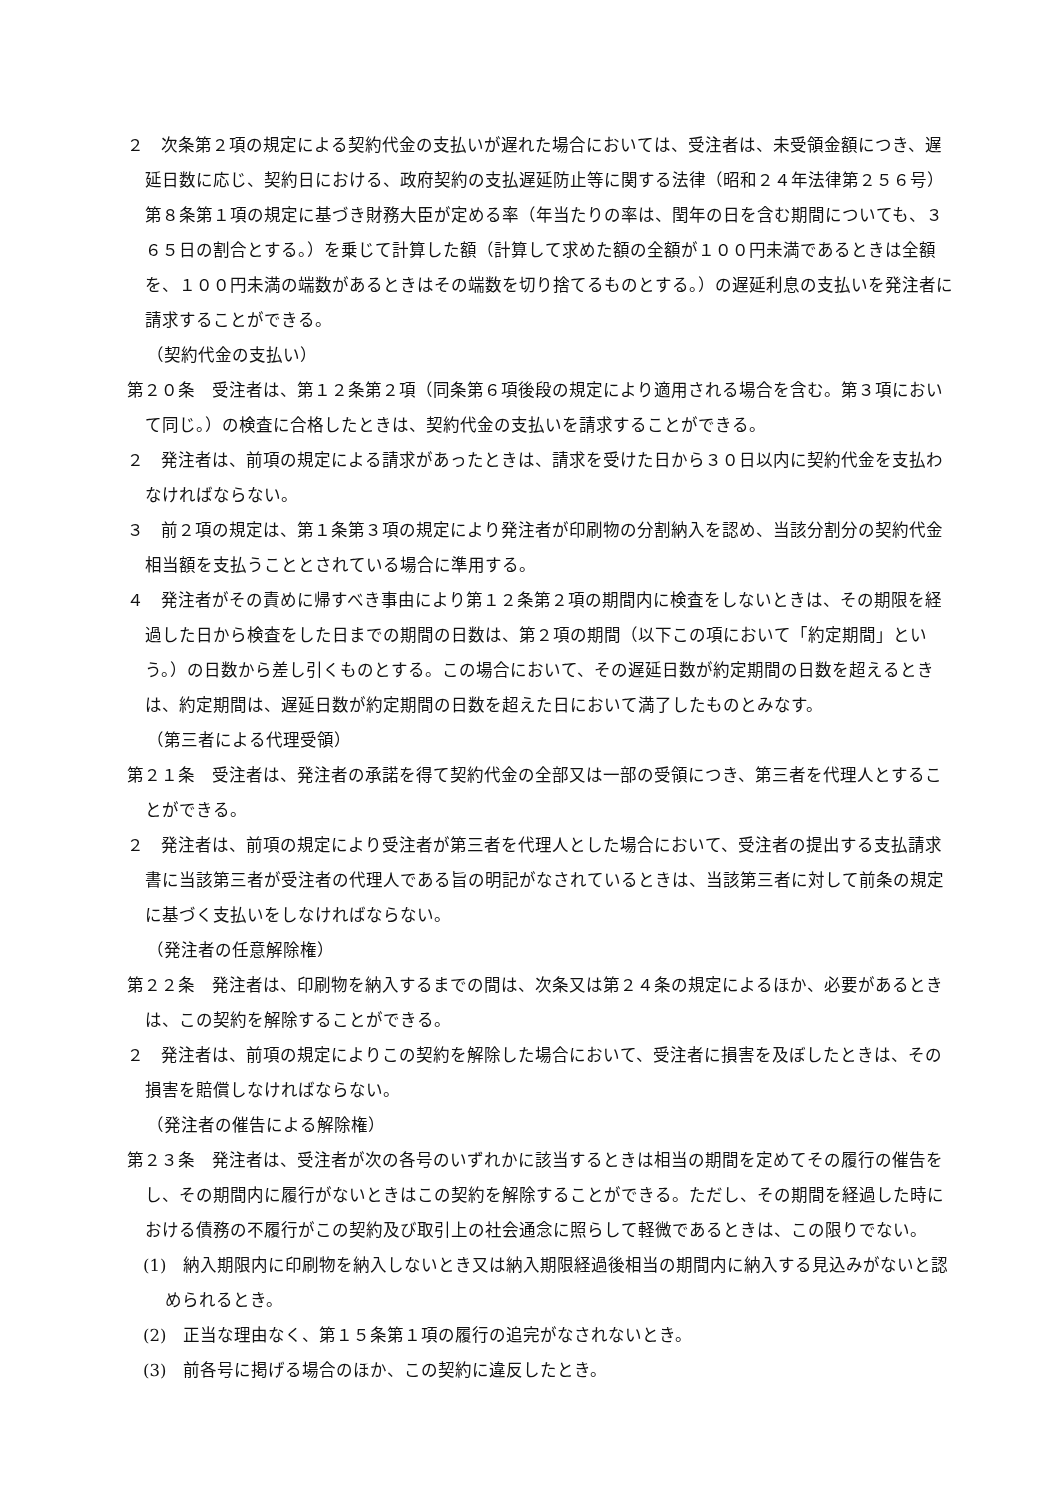２　次条第２項の規定による契約代金の支払いが遅れた場合においては、受注者は、未受領金額につき、遅延日数に応じ、契約日における、政府契約の支払遅延防止等に関する法律（昭和２４年法律第２５６号）第８条第１項の規定に基づき財務大臣が定める率（年当たりの率は、閏年の日を含む期間についても、３６５日の割合とする。）を乗じて計算した額（計算して求めた額の全額が１００円未満であるときは全額を、１００円未満の端数があるときはその端数を切り捨てるものとする。）の遅延利息の支払いを発注者に請求することができる。
（契約代金の支払い）
第２０条　受注者は、第１２条第２項（同条第６項後段の規定により適用される場合を含む。第３項において同じ。）の検査に合格したときは、契約代金の支払いを請求することができる。
２　発注者は、前項の規定による請求があったときは、請求を受けた日から３０日以内に契約代金を支払わなければならない。
３　前２項の規定は、第１条第３項の規定により発注者が印刷物の分割納入を認め、当該分割分の契約代金相当額を支払うこととされている場合に準用する。
４　発注者がその責めに帰すべき事由により第１２条第２項の期間内に検査をしないときは、その期限を経過した日から検査をした日までの期間の日数は、第２項の期間（以下この項において「約定期間」という。）の日数から差し引くものとする。この場合において、その遅延日数が約定期間の日数を超えるときは、約定期間は、遅延日数が約定期間の日数を超えた日において満了したものとみなす。
（第三者による代理受領）
第２１条　受注者は、発注者の承諾を得て契約代金の全部又は一部の受領につき、第三者を代理人とすることができる。
２　発注者は、前項の規定により受注者が第三者を代理人とした場合において、受注者の提出する支払請求書に当該第三者が受注者の代理人である旨の明記がなされているときは、当該第三者に対して前条の規定に基づく支払いをしなければならない。
（発注者の任意解除権）
第２２条　発注者は、印刷物を納入するまでの間は、次条又は第２４条の規定によるほか、必要があるときは、この契約を解除することができる。
２　発注者は、前項の規定によりこの契約を解除した場合において、受注者に損害を及ぼしたときは、その損害を賠償しなければならない。
（発注者の催告による解除権）
第２３条　発注者は、受注者が次の各号のいずれかに該当するときは相当の期間を定めてその履行の催告をし、その期間内に履行がないときはこの契約を解除することができる。ただし、その期間を経過した時における債務の不履行がこの契約及び取引上の社会通念に照らして軽微であるときは、この限りでない。
(1)　納入期限内に印刷物を納入しないとき又は納入期限経過後相当の期間内に納入する見込みがないと認められるとき。
(2)　正当な理由なく、第１５条第１項の履行の追完がなされないとき。
(3)　前各号に掲げる場合のほか、この契約に違反したとき。